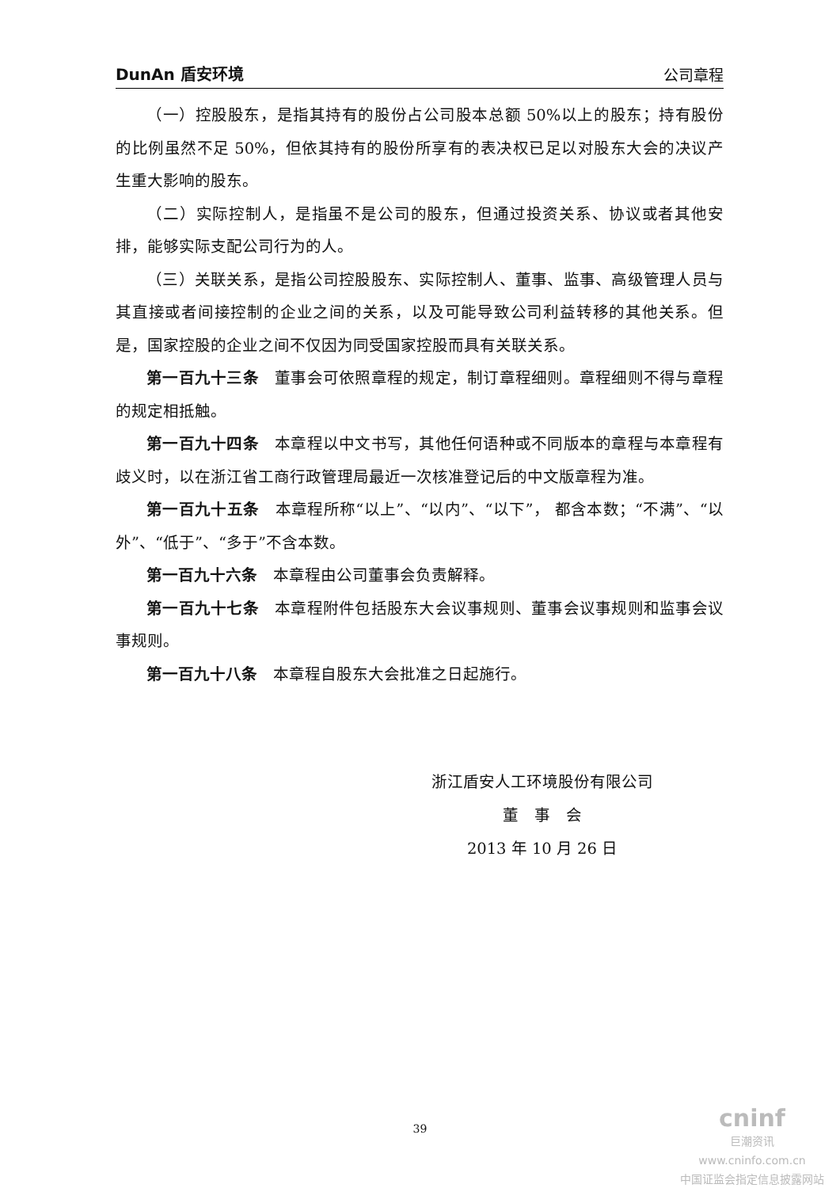DunAn 盾安环境 公司章程
（一）控股股东，是指其持有的股份占公司股本总额 50%以上的股东；持有股份的比例虽然不足 50%，但依其持有的股份所享有的表决权已足以对股东大会的决议产生重大影响的股东。
（二）实际控制人，是指虽不是公司的股东，但通过投资关系、协议或者其他安排，能够实际支配公司行为的人。
（三）关联关系，是指公司控股股东、实际控制人、董事、监事、高级管理人员与其直接或者间接控制的企业之间的关系，以及可能导致公司利益转移的其他关系。但是，国家控股的企业之间不仅因为同受国家控股而具有关联关系。
第一百九十三条　董事会可依照章程的规定，制订章程细则。章程细则不得与章程的规定相抵触。
第一百九十四条　本章程以中文书写，其他任何语种或不同版本的章程与本章程有歧义时，以在浙江省工商行政管理局最近一次核准登记后的中文版章程为准。
第一百九十五条　本章程所称“以上”、“以内”、“以下”， 都含本数；“不满”、“以外”、“低于”、“多于”不含本数。
第一百九十六条　本章程由公司董事会负责解释。
第一百九十七条　本章程附件包括股东大会议事规则、董事会议事规则和监事会议事规则。
第一百九十八条　本章程自股东大会批准之日起施行。
浙江盾安人工环境股份有限公司
董　事　会
2013 年 10 月 26 日
39
cninf
巨潮资讯
www.cninfo.com.cn
中国证监会指定信息披露网站